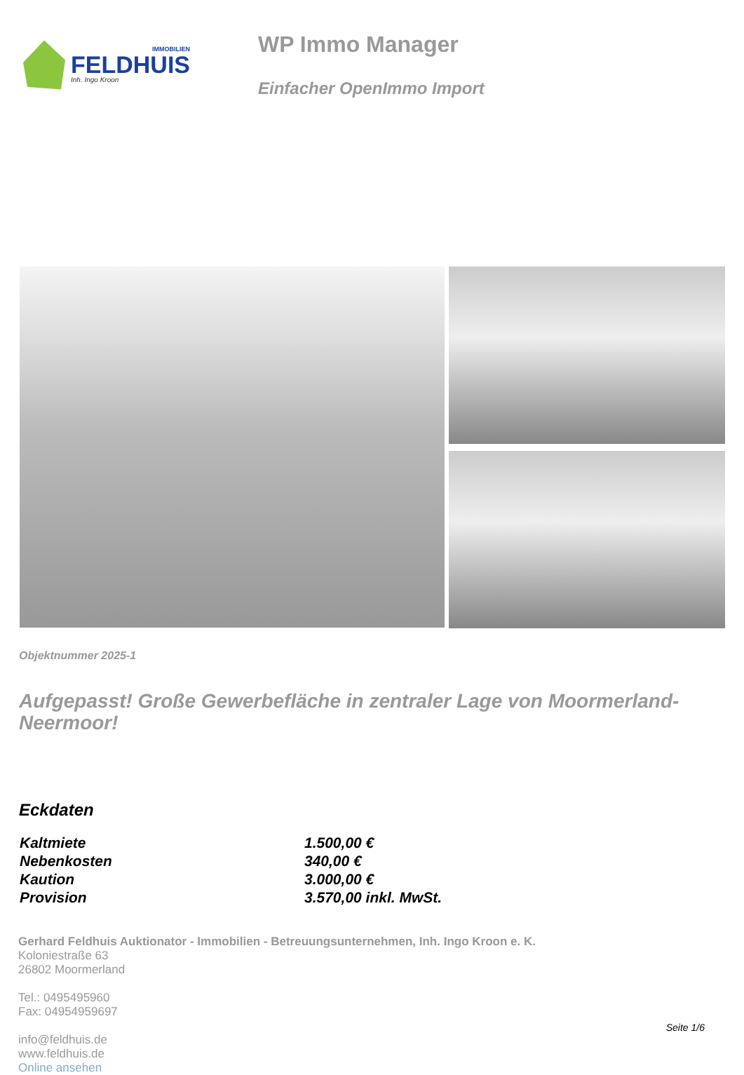IMMOBILIEN
FELDHUIS
Inh. Ingo Kroon
WP Immo Manager
Einfacher OpenImmo Import
Objektnummer 2025-1
Aufgepasst! Große Gewerbefläche in zentraler Lage von Moormerland-Neermoor!
Eckdaten
| Kaltmiete | 1.500,00 € |
| Nebenkosten | 340,00 € |
| Kaution | 3.000,00 € |
| Provision | 3.570,00 inkl. MwSt. |
Gerhard Feldhuis Auktionator - Immobilien - Betreuungsunternehmen, Inh. Ingo Kroon e. K.
Koloniestraße 63
26802 Moormerland
Tel.: 0495495960
Fax: 04954959697
info@feldhuis.de
www.feldhuis.de
Online ansehen
Seite 1/6